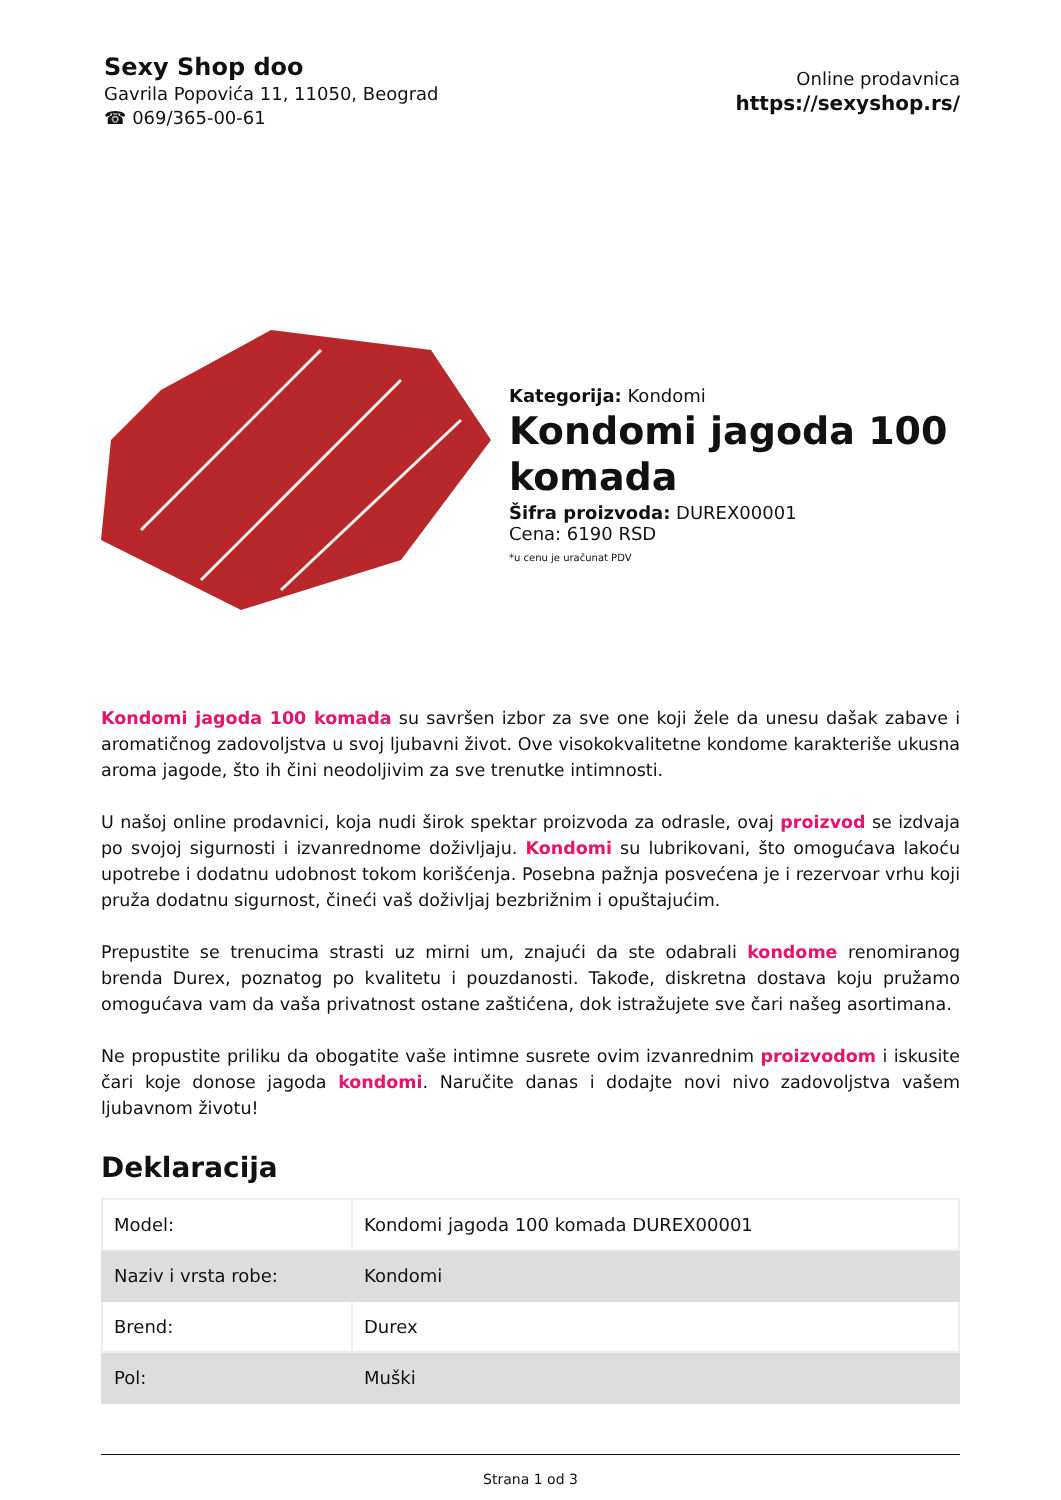Sexy Shop doo
Gavrila Popovića 11, 11050, Beograd
☎ 069/365-00-61
Online prodavnica
https://sexyshop.rs/
Kategorija: Kondomi
Kondomi jagoda 100 komada
Šifra proizvoda: DUREX00001
Cena: 6190 RSD
*u cenu je uračunat PDV
Kondomi jagoda 100 komada su savršen izbor za sve one koji žele da unesu dašak zabave i aromatičnog zadovoljstva u svoj ljubavni život. Ove visokokvalitetne kondome karakteriše ukusna aroma jagode, što ih čini neodoljivim za sve trenutke intimnosti.
U našoj online prodavnici, koja nudi širok spektar proizvoda za odrasle, ovaj proizvod se izdvaja po svojoj sigurnosti i izvanrednome doživljaju. Kondomi su lubrikovani, što omogućava lakoću upotrebe i dodatnu udobnost tokom korišćenja. Posebna pažnja posvećena je i rezervoar vrhu koji pruža dodatnu sigurnost, čineći vaš doživljaj bezbrižnim i opuštajućim.
Prepustite se trenucima strasti uz mirni um, znajući da ste odabrali kondome renomiranog brenda Durex, poznatog po kvalitetu i pouzdanosti. Takođe, diskretna dostava koju pružamo omogućava vam da vaša privatnost ostane zaštićena, dok istražujete sve čari našeg asortimana.
Ne propustite priliku da obogatite vaše intimne susrete ovim izvanrednim proizvodom i iskusite čari koje donose jagoda kondomi. Naručite danas i dodajte novi nivo zadovoljstva vašem ljubavnom životu!
Deklaracija
| Model: | Kondomi jagoda 100 komada DUREX00001 |
| Naziv i vrsta robe: | Kondomi |
| Brend: | Durex |
| Pol: | Muški |
Strana 1 od 3